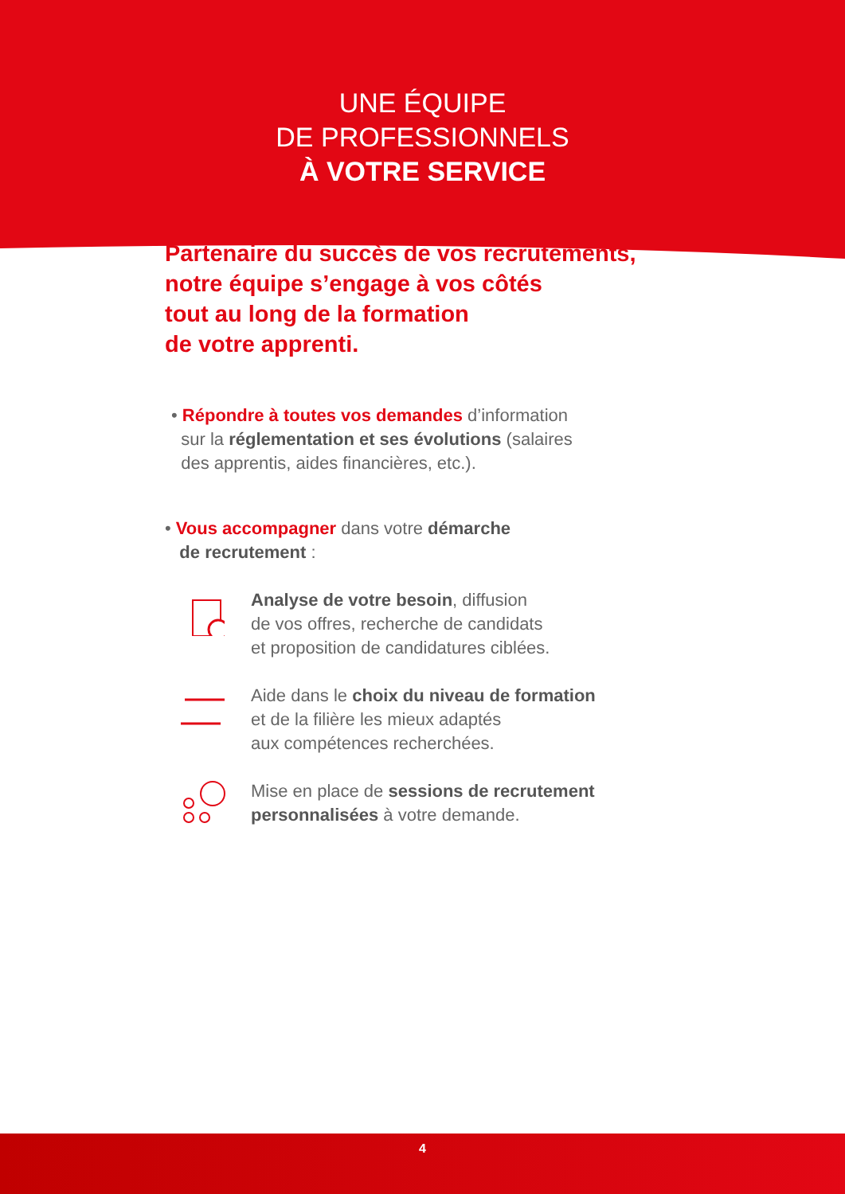UNE ÉQUIPE
DE PROFESSIONNELS
À VOTRE SERVICE
Partenaire du succès de vos recrutements,
notre équipe s’engage à vos côtés
tout au long de la formation
de votre apprenti.
• Répondre à toutes vos demandes d’information
sur la réglementation et ses évolutions (salaires
des apprentis, aides financières, etc.).
• Vous accompagner dans votre démarche
de recrutement :
Analyse de votre besoin, diffusion
de vos offres, recherche de candidats
et proposition de candidatures ciblées.
Aide dans le choix du niveau de formation
et de la filière les mieux adaptés
aux compétences recherchées.
Mise en place de sessions de recrutement
personnalisées à votre demande.
4